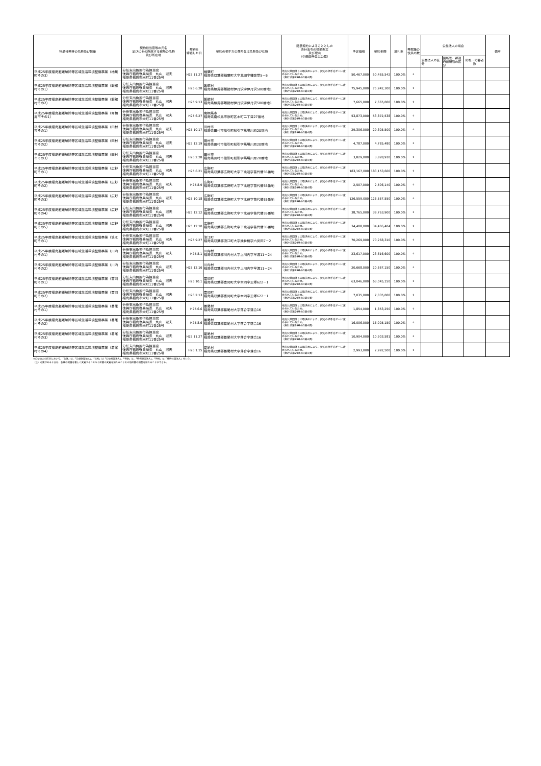| 物品役務等の名称及び数量 | 契約担当官等の氏名 並びにその所属する部局の名称 及び所在地 | 契約を 締結した日 | 契約の相手方の商号又は名称及び住所 | 随意契約によることとした 会計法令の根拠条文 及び理由 （企画競争又は公募） | 予定価格 | 契約金額 | 落札率 | 再就職の 役員の数 | 公益法人の場合 | | | 備考 |
| --- | --- | --- | --- | --- | --- | --- | --- | --- | --- | --- | --- | --- |
| | | | | | | | | | 公益法人の区分 | 国所管、都道府県所管の区分 | 応札・応募者数 | |
| 平成25年度福島避難解除等区域生活環境整備事業（楢葉町その3） | 分任支出負担行為担当官 復興庁福島復興局長 丸山 淑夫 福島県福島市栄町11番25号 | H25.11.27 | 楢葉町 福島県双葉郡楢葉町大字北田字鐘突堂5－6 | 地方公共団体との取決めにより、契約の相手方が一に定められているため。 （会計法第29条の3第4項） | 50,467,000 | 50,465,542 | 100.0% | 0 | | | | |
| 平成25年度福島避難解除等区域生活環境整備事業（飯舘村その1） | 分任支出負担行為担当官 復興庁福島復興局長 丸山 淑夫 福島県福島市栄町11番25号 | H25.6.28 | 飯舘村 福島県相馬郡飯舘村伊丹沢字伊丹沢580番地1 | 地方公共団体との取決めにより、契約の相手方が一に定められているため。 （会計法第29条の3第4項） | 75,945,000 | 75,942,300 | 100.0% | 0 | | | | |
| 平成25年度福島避難解除等区域生活環境整備事業（飯舘村その2） | 分任支出負担行為担当官 復興庁福島復興局長 丸山 淑夫 福島県福島市栄町11番25号 | H25.9.13 | 飯舘村 福島県相馬郡飯舘村伊丹沢字伊丹沢580番地1 | 地方公共団体との取決めにより、契約の相手方が一に定められているため。 （会計法第29条の3第4項） | 7,665,000 | 7,665,000 | 100.0% | 0 | | | | |
| 平成25年度福島避難解除等区域生活環境整備事業（南相馬市その1） | 分任支出負担行為担当官 復興庁福島復興局長 丸山 淑夫 福島県福島市栄町11番25号 | H25.6.27 | 南相馬市 福島県南相馬市原町区本町二丁目27番地 | 地方公共団体との取決めにより、契約の相手方が一に定められているため。 （会計法第29条の3第4項） | 53,873,000 | 53,872,538 | 100.0% | 0 | | | | |
| 平成25年度福島避難解除等区域生活環境整備事業（田村市その1） | 分任支出負担行為担当官 復興庁福島復興局長 丸山 淑夫 福島県福島市栄町11番25号 | H25.10.17 | 田村市 福島県田村市船引町船引字馬場川原20番地 | 地方公共団体との取決めにより、契約の相手方が一に定められているため。 （会計法第29条の3第4項） | 29,306,000 | 29,305,500 | 100.0% | 0 | | | | |
| 平成25年度福島避難解除等区域生活環境整備事業（田村市その2） | 分任支出負担行為担当官 復興庁福島復興局長 丸山 淑夫 福島県福島市栄町11番25号 | H25.12.19 | 田村市 福島県田村市船引町船引字馬場川原20番地 | 地方公共団体との取決めにより、契約の相手方が一に定められているため。 （会計法第29条の3第4項） | 4,787,000 | 4,785,480 | 100.0% | 0 | | | | |
| 平成25年度福島避難解除等区域生活環境整備事業（田村市その3） | 分任支出負担行為担当官 復興庁福島復興局長 丸山 淑夫 福島県福島市栄町11番25号 | H26.2.28 | 田村市 福島県田村市船引町船引字馬場川原20番地 | 地方公共団体との取決めにより、契約の相手方が一に定められているため。 （会計法第29条の3第4項） | 3,829,000 | 3,828,910 | 100.0% | 0 | | | | |
| 平成25年度福島避難解除等区域生活環境整備事業（広野町その1） | 分任支出負担行為担当官 復興庁福島復興局長 丸山 淑夫 福島県福島市栄町11番25号 | H25.6.21 | 広野町 福島県双葉郡広野町大字下北迫字苗代替35番地 | 地方公共団体との取決めにより、契約の相手方が一に定められているため。 （会計法第29条の3第4項） | 183,167,000 | 183,153,600 | 100.0% | 0 | | | | |
| 平成25年度福島避難解除等区域生活環境整備事業（広野町その2） | 分任支出負担行為担当官 復興庁福島復興局長 丸山 淑夫 福島県福島市栄町11番25号 | H25.8.9 | 広野町 福島県双葉郡広野町大字下北迫字苗代替35番地 | 地方公共団体との取決めにより、契約の相手方が一に定められているため。 （会計法第29条の3第4項） | 2,507,000 | 2,506,140 | 100.0% | 0 | | | | |
| 平成25年度福島避難解除等区域生活環境整備事業（広野町その3） | 分任支出負担行為担当官 復興庁福島復興局長 丸山 淑夫 福島県福島市栄町11番25号 | H25.10.18 | 広野町 福島県双葉郡広野町大字下北迫字苗代替35番地 | 地方公共団体との取決めにより、契約の相手方が一に定められているため。 （会計法第29条の3第4項） | 126,559,000 | 126,557,550 | 100.0% | 0 | | | | |
| 平成25年度福島避難解除等区域生活環境整備事業（広野町その4） | 分任支出負担行為担当官 復興庁福島復興局長 丸山 淑夫 福島県福島市栄町11番25号 | H25.12.12 | 広野町 福島県双葉郡広野町大字下北迫字苗代替35番地 | 地方公共団体との取決めにより、契約の相手方が一に定められているため。 （会計法第29条の3第4項） | 38,765,000 | 38,763,900 | 100.0% | 0 | | | | |
| 平成25年度福島避難解除等区域生活環境整備事業（広野町その5） | 分任支出負担行為担当官 復興庁福島復興局長 丸山 淑夫 福島県福島市栄町11番25号 | H25.12.10 | 広野町 福島県双葉郡広野町大字下北迫字苗代替35番地 | 地方公共団体との取決めにより、契約の相手方が一に定められているため。 （会計法第29条の3第4項） | 34,408,000 | 34,406,404 | 100.0% | 0 | | | | |
| 平成25年度福島避難解除等区域生活環境整備事業（浪江町その1） | 分任支出負担行為担当官 復興庁福島復興局長 丸山 淑夫 福島県福島市栄町11番25号 | H25.9.27 | 浪江町 福島県双葉郡浪江町大字幾世橋字六反田7－2 | 地方公共団体との取決めにより、契約の相手方が一に定められているため。 （会計法第29条の3第4項） | 70,269,000 | 70,268,310 | 100.0% | 0 | | | | |
| 平成25年度福島避難解除等区域生活環境整備事業（川内村その1） | 分任支出負担行為担当官 復興庁福島復興局長 丸山 淑夫 福島県福島市栄町11番25号 | H25.8.1 | 川内村 福島県双葉郡川内村大字上川内字早渡11－24 | 地方公共団体との取決めにより、契約の相手方が一に定められているため。 （会計法第29条の3第4項） | 23,617,000 | 23,616,600 | 100.0% | 0 | | | | |
| 平成25年度福島避難解除等区域生活環境整備事業（川内村その2） | 分任支出負担行為担当官 復興庁福島復興局長 丸山 淑夫 福島県福島市栄町11番25号 | H25.12.16 | 川内村 福島県双葉郡川内村大字上川内字早渡11－24 | 地方公共団体との取決めにより、契約の相手方が一に定められているため。 （会計法第29条の3第4項） | 20,668,000 | 20,667,150 | 100.0% | 0 | | | | |
| 平成25年度福島避難解除等区域生活環境整備事業（富岡町その1） | 分任支出負担行為担当官 復興庁福島復興局長 丸山 淑夫 福島県福島市栄町11番25号 | H25.10.1 | 富岡町 福島県双葉郡富岡町大字本岡字王塚622－1 | 地方公共団体との取決めにより、契約の相手方が一に定められているため。 （会計法第29条の3第4項） | 63,046,000 | 63,045,150 | 100.0% | 0 | | | | |
| 平成25年度福島避難解除等区域生活環境整備事業（富岡町その2） | 分任支出負担行為担当官 復興庁福島復興局長 丸山 淑夫 福島県福島市栄町11番25号 | H26.2.13 | 富岡町 福島県双葉郡富岡町大字本岡字王塚622－1 | 地方公共団体との取決めにより、契約の相手方が一に定められているため。 （会計法第29条の3第4項） | 7,035,000 | 7,035,000 | 100.0% | 0 | | | | |
| 平成25年度福島避難解除等区域生活環境整備事業（葛尾村その1） | 分任支出負担行為担当官 復興庁福島復興局長 丸山 淑夫 福島県福島市栄町11番25号 | H25.6.6 | 葛尾村 福島県双葉郡葛尾村大字落合字落合16 | 地方公共団体との取決めにより、契約の相手方が一に定められているため。 （会計法第29条の3第4項） | 1,854,000 | 1,853,250 | 100.0% | 0 | | | | |
| 平成25年度福島避難解除等区域生活環境整備事業（葛尾村その2） | 分任支出負担行為担当官 復興庁福島復興局長 丸山 淑夫 福島県福島市栄町11番25号 | H25.8.6 | 葛尾村 福島県双葉郡葛尾村大字落合字落合16 | 地方公共団体との取決めにより、契約の相手方が一に定められているため。 （会計法第29条の3第4項） | 16,006,000 | 16,005,150 | 100.0% | 0 | | | | |
| 平成25年度福島避難解除等区域生活環境整備事業（葛尾村その3） | 分任支出負担行為担当官 復興庁福島復興局長 丸山 淑夫 福島県福島市栄町11番25号 | H25.11.27 | 葛尾村 福島県双葉郡葛尾村大字落合字落合16 | 地方公共団体との取決めにより、契約の相手方が一に定められているため。 （会計法第29条の3第4項） | 10,904,000 | 10,903,581 | 100.0% | 0 | | | | |
| 平成25年度福島避難解除等区域生活環境整備事業（葛尾村その4） | 分任支出負担行為担当官 復興庁福島復興局長 丸山 淑夫 福島県福島市栄町11番25号 | H26.1.15 | 葛尾村 福島県双葉郡葛尾村大字落合字落合16 | 地方公共団体との取決めにより、契約の相手方が一に定められているため。 （会計法第29条の3第4項） | 2,993,000 | 2,992,500 | 100.0% | 0 | | | | |
※公益法人の区分において、「公財」は、「公益財団法人」、「公社」は「公益社団法人」、「特財」は、「特例財団法人」、「特社」は「特例社団法人」をいう。
（注）必要があるときは、各欄の配置を著しく変更することなく所要の変更を加えることその他所要の調整を加えることができる。